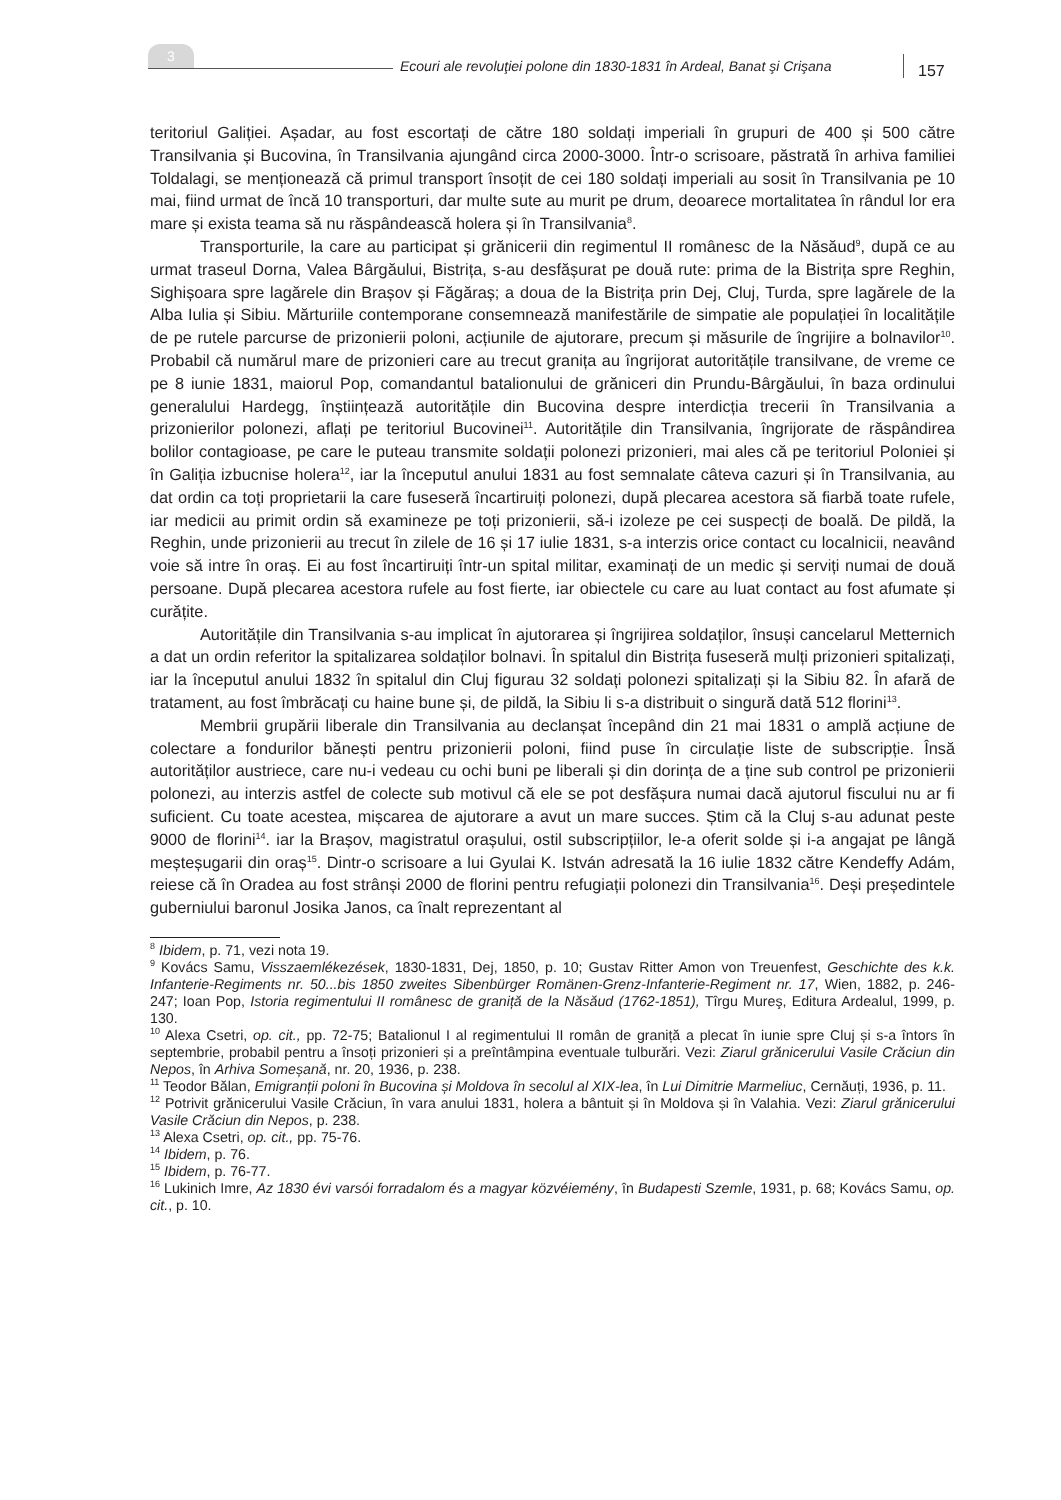3
Ecouri ale revoluţiei polone din 1830-1831 în Ardeal, Banat şi Crişana
157
teritoriul Galiției. Așadar, au fost escortați de către 180 soldați imperiali în grupuri de 400 și 500 către Transilvania și Bucovina, în Transilvania ajungând circa 2000-3000. Într-o scrisoare, păstrată în arhiva familiei Toldalagi, se menționează că primul transport însoțit de cei 180 soldați imperiali au sosit în Transilvania pe 10 mai, fiind urmat de încă 10 transporturi, dar multe sute au murit pe drum, deoarece mortalitatea în rândul lor era mare și exista teama să nu răspândească holera și în Transilvania<sup>8</sup>.
Transporturile, la care au participat și grănicerii din regimentul II românesc de la Năsăud<sup>9</sup>, după ce au urmat traseul Dorna, Valea Bârgăului, Bistrița, s-au desfășurat pe două rute: prima de la Bistrița spre Reghin, Sighișoara spre lagărele din Brașov și Făgăraș; a doua de la Bistrița prin Dej, Cluj, Turda, spre lagărele de la Alba Iulia și Sibiu. Mărturiile contemporane consemnează manifestările de simpatie ale populației în localitățile de pe rutele parcurse de prizonierii poloni, acțiunile de ajutorare, precum și măsurile de îngrijire a bolnavilor<sup>10</sup>. Probabil că numărul mare de prizonieri care au trecut granița au îngrijorat autoritățile transilvane, de vreme ce pe 8 iunie 1831, maiorul Pop, comandantul batalionului de grăniceri din Prundu-Bârgăului, în baza ordinului generalului Hardegg, înștiințează autoritățile din Bucovina despre interdicția trecerii în Transilvania a prizonierilor polonezi, aflați pe teritoriul Bucovinei<sup>11</sup>. Autoritățile din Transilvania, îngrijorate de răspândirea bolilor contagioase, pe care le puteau transmite soldații polonezi prizonieri, mai ales că pe teritoriul Poloniei și în Galiția izbucnise holera<sup>12</sup>, iar la începutul anului 1831 au fost semnalate câteva cazuri și în Transilvania, au dat ordin ca toți proprietarii la care fuseseră încartiruiți polonezi, după plecarea acestora să fiarbă toate rufele, iar medicii au primit ordin să examineze pe toți prizonierii, să-i izoleze pe cei suspecți de boală. De pildă, la Reghin, unde prizonierii au trecut în zilele de 16 și 17 iulie 1831, s-a interzis orice contact cu localnicii, neavând voie să intre în oraș. Ei au fost încartiruiți într-un spital militar, examinați de un medic și serviți numai de două persoane. După plecarea acestora rufele au fost fierte, iar obiectele cu care au luat contact au fost afumate și curățite.
Autoritățile din Transilvania s-au implicat în ajutorarea și îngrijirea soldaților, însuși cancelarul Metternich a dat un ordin referitor la spitalizarea soldaților bolnavi. În spitalul din Bistrița fuseseră mulți prizonieri spitalizați, iar la începutul anului 1832 în spitalul din Cluj figurau 32 soldați polonezi spitalizați și la Sibiu 82. În afară de tratament, au fost îmbrăcați cu haine bune și, de pildă, la Sibiu li s-a distribuit o singură dată 512 florini<sup>13</sup>.
Membrii grupării liberale din Transilvania au declanșat începând din 21 mai 1831 o amplă acțiune de colectare a fondurilor bănești pentru prizonierii poloni, fiind puse în circulație liste de subscripție. Însă autorităților austriece, care nu-i vedeau cu ochi buni pe liberali și din dorința de a ține sub control pe prizonierii polonezi, au interzis astfel de colecte sub motivul că ele se pot desfășura numai dacă ajutorul fiscului nu ar fi suficient. Cu toate acestea, mișcarea de ajutorare a avut un mare succes. Știm că la Cluj s-au adunat peste 9000 de florini<sup>14</sup>. iar la Brașov, magistratul orașului, ostil subscripțiilor, le-a oferit solde și i-a angajat pe lângă meșteșugarii din oraș<sup>15</sup>. Dintr-o scrisoare a lui Gyulai K. István adresată la 16 iulie 1832 către Kendeffy Adám, reiese că în Oradea au fost strânși 2000 de florini pentru refugiații polonezi din Transilvania<sup>16</sup>. Deși președintele guberniului baronul Josika Janos, ca înalt reprezentant al
<sup>8</sup> Ibidem, p. 71, vezi nota 19.
<sup>9</sup> Kovács Samu, Visszaemlékezések, 1830-1831, Dej, 1850, p. 10; Gustav Ritter Amon von Treuenfest, Geschichte des k.k. Infanterie-Regiments nr. 50...bis 1850 zweites Sibenbürger Romänen-Grenz-Infanterie-Regiment nr. 17, Wien, 1882, p. 246-247; Ioan Pop, Istoria regimentului II românesc de graniță de la Năsăud (1762-1851), Tîrgu Mureş, Editura Ardealul, 1999, p. 130.
<sup>10</sup> Alexa Csetri, op. cit., pp. 72-75; Batalionul I al regimentului II român de graniță a plecat în iunie spre Cluj și s-a întors în septembrie, probabil pentru a însoți prizonieri și a preîntâmpina eventuale tulburări. Vezi: Ziarul grănicerului Vasile Crăciun din Nepos, în Arhiva Someșană, nr. 20, 1936, p. 238.
<sup>11</sup> Teodor Bălan, Emigranții poloni în Bucovina și Moldova în secolul al XIX-lea, în Lui Dimitrie Marmeliuc, Cernăuți, 1936, p. 11.
<sup>12</sup> Potrivit grănicerului Vasile Crăciun, în vara anului 1831, holera a bântuit și în Moldova și în Valahia. Vezi: Ziarul grănicerului Vasile Crăciun din Nepos, p. 238.
<sup>13</sup> Alexa Csetri, op. cit., pp. 75-76.
<sup>14</sup> Ibidem, p. 76.
<sup>15</sup> Ibidem, p. 76-77.
<sup>16</sup> Lukinich Imre, Az 1830 évi varsói forradalom és a magyar közvéiemény, în Budapesti Szemle, 1931, p. 68; Kovács Samu, op. cit., p. 10.